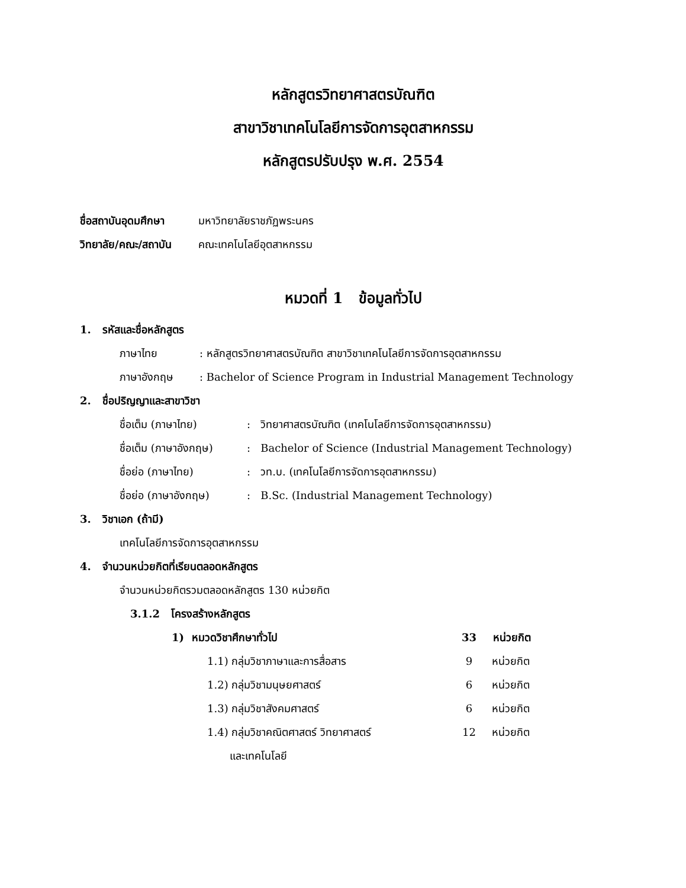หลักสูตรวิทยาศาสตรบัณฑิต
สาขาวิชาเทคโนโลยีการจัดการอุตสาหกรรม
หลักสูตรปรับปรุง พ.ศ. 2554
ชื่อสถาบันอุดมศึกษา มหาวิทยาลัยราชภัฏพระนคร
วิทยาลัย/คณะ/สถาบัน คณะเทคโนโลยีอุตสาหกรรม
หมวดที่ 1 ข้อมูลทั่วไป
1. รหัสและชื่อหลักสูตร
ภาษาไทย: หลักสูตรวิทยาศาสตรบัณฑิต สาขาวิชาเทคโนโลยีการจัดการอุตสาหกรรม
ภาษาอังกฤษ: Bachelor of Science Program in Industrial Management Technology
2. ชื่อปริญญาและสาขาวิชา
ชื่อเต็ม (ภาษาไทย): วิทยาศาสตรบัณฑิต (เทคโนโลยีการจัดการอุตสาหกรรม)
ชื่อเต็ม (ภาษาอังกฤษ): Bachelor of Science (Industrial Management Technology)
ชื่อย่อ (ภาษาไทย): วท.บ. (เทคโนโลยีการจัดการอุตสาหกรรม)
ชื่อย่อ (ภาษาอังกฤษ): B.Sc. (Industrial Management Technology)
3. วิชาเอก (ถ้ามี)
เทคโนโลยีการจัดการอุตสาหกรรม
4. จำนวนหน่วยกิตที่เรียนตลอดหลักสูตร
จำนวนหน่วยกิตรวมตลอดหลักสูตร 130 หน่วยกิต
3.1.2 โครงสร้างหลักสูตร
1) หมวดวิชาศึกษาทั่วไป 33 หน่วยกิต
1.1) กลุ่มวิชาภาษาและการสื่อสาร 9 หน่วยกิต
1.2) กลุ่มวิชามนุษยศาสตร์ 6 หน่วยกิต
1.3) กลุ่มวิชาสังคมศาสตร์ 6 หน่วยกิต
1.4) กลุ่มวิชาคณิตศาสตร์ วิทยาศาสตร์ 12 หน่วยกิต
และเทคโนโลยี